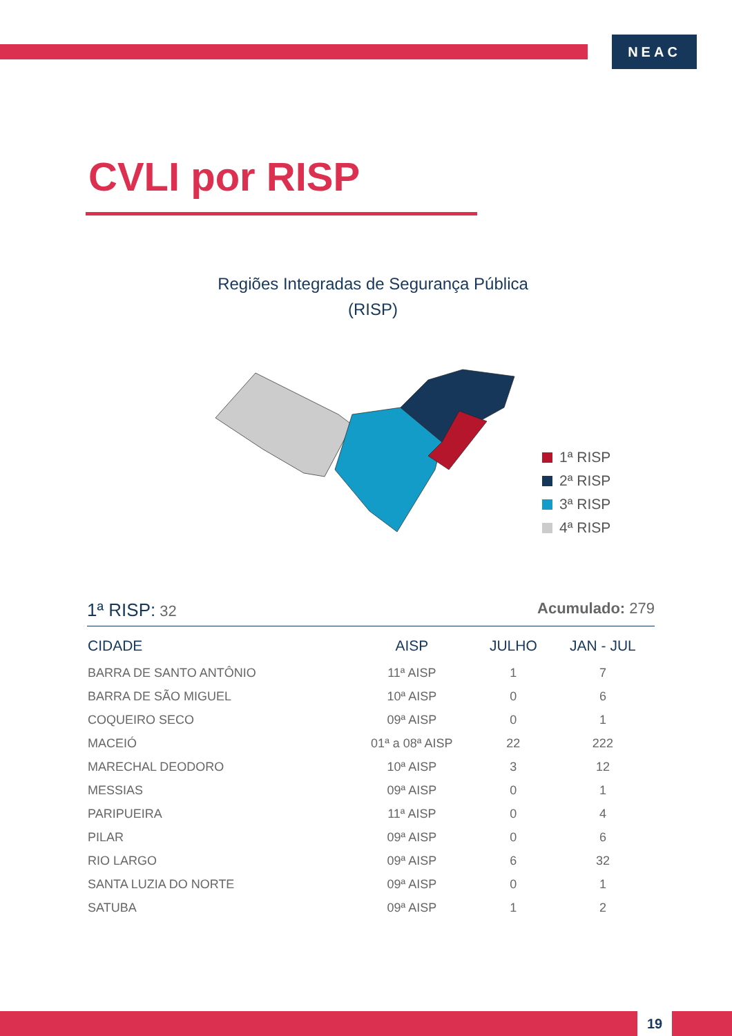NEAC
CVLI por RISP
Regiões Integradas de Segurança Pública
(RISP)
1ª RISP
2ª RISP
3ª RISP
4ª RISP
1ª RISP: 32 Acumulado: 279
| CIDADE | AISP | JULHO | JAN - JUL |
| --- | --- | --- | --- |
| BARRA DE SANTO ANTÔNIO | 11ª AISP | 1 | 7 |
| BARRA DE SÃO MIGUEL | 10ª AISP | 0 | 6 |
| COQUEIRO SECO | 09ª AISP | 0 | 1 |
| MACEIÓ | 01ª a 08ª AISP | 22 | 222 |
| MARECHAL DEODORO | 10ª AISP | 3 | 12 |
| MESSIAS | 09ª AISP | 0 | 1 |
| PARIPUEIRA | 11ª AISP | 0 | 4 |
| PILAR | 09ª AISP | 0 | 6 |
| RIO LARGO | 09ª AISP | 6 | 32 |
| SANTA LUZIA DO NORTE | 09ª AISP | 0 | 1 |
| SATUBA | 09ª AISP | 1 | 2 |
19